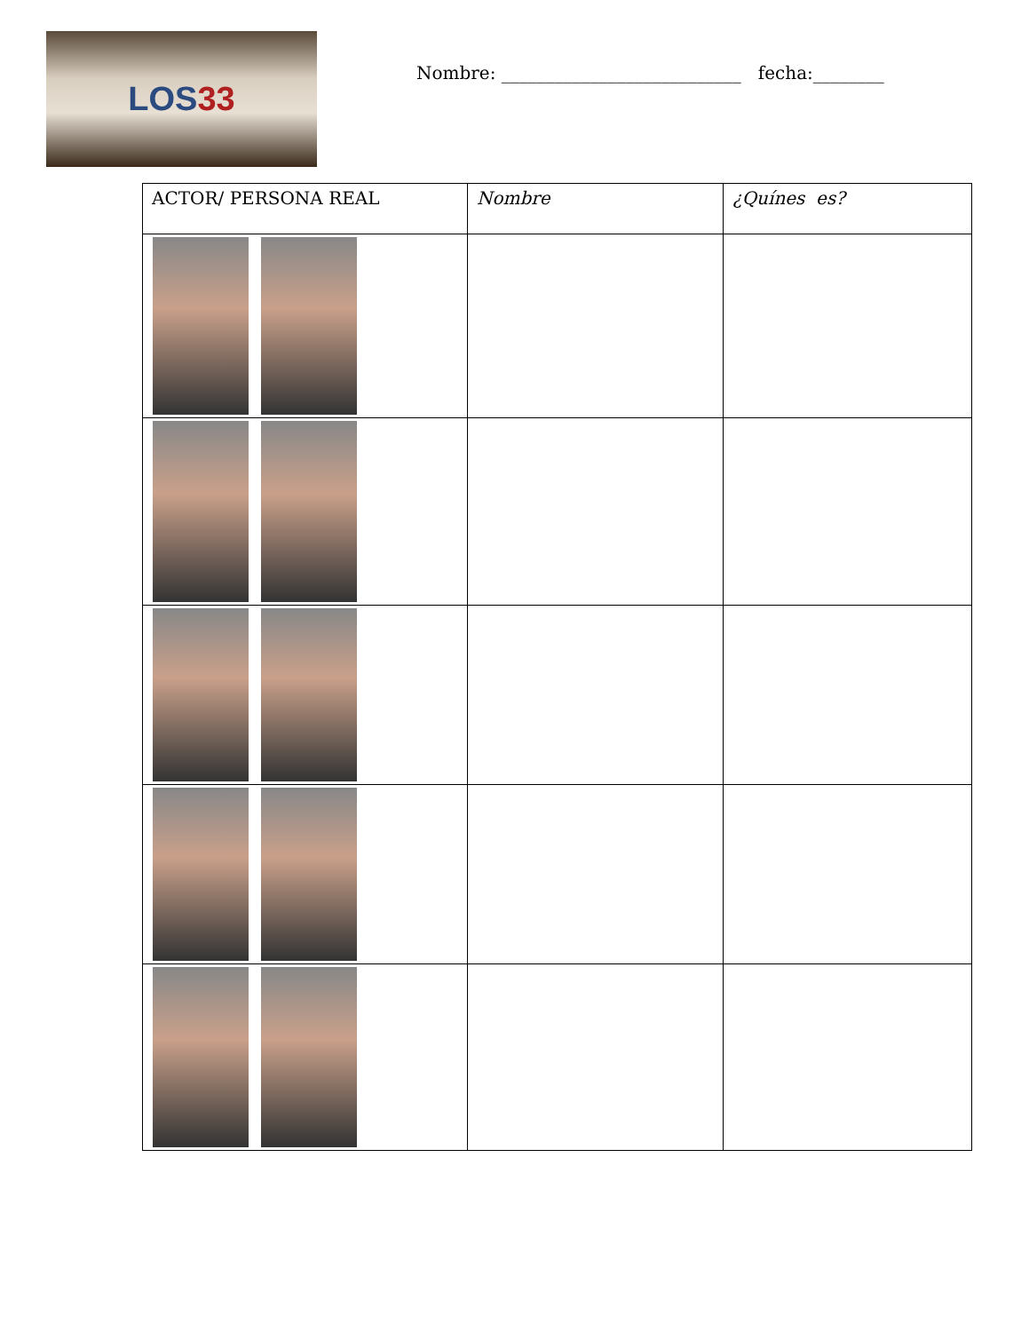LOS33
Nombre: ___________________________ fecha:________
| ACTOR/ PERSONA REAL | Nombre | ¿Quínes es? |
| --- | --- | --- |